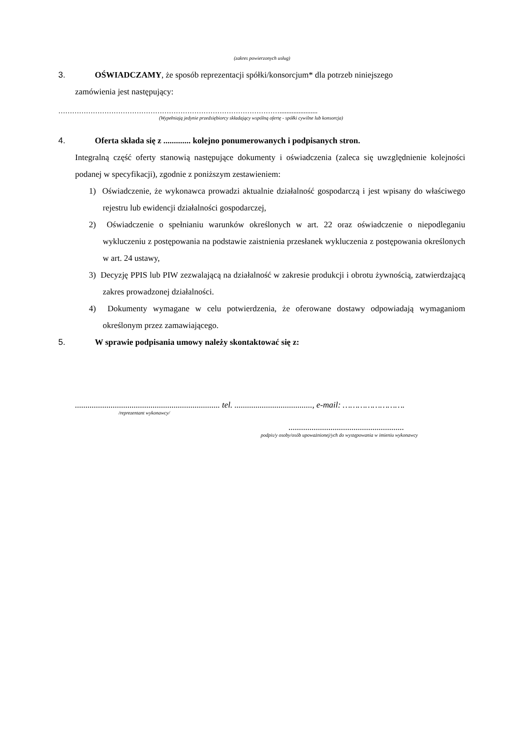(zakres powierzonych usług)
3. OŚWIADCZAMY, że sposób reprezentacji spółki/konsorcjum* dla potrzeb niniejszego
zamówienia jest następujący:
……………………………………………………………………………………......................
(Wypełniają jedynie przedsiębiorcy składający wspólną ofertę - spółki cywilne lub konsorcja)
4. Oferta składa się z ............. kolejno ponumerowanych i podpisanych stron.
Integralną część oferty stanowią następujące dokumenty i oświadczenia (zaleca się uwzględnienie kolejności podanej w specyfikacji), zgodnie z poniższym zestawieniem:
1) Oświadczenie, że wykonawca prowadzi aktualnie działalność gospodarczą i jest wpisany do właściwego rejestru lub ewidencji działalności gospodarczej,
2) Oświadczenie o spełnianiu warunków określonych w art. 22 oraz oświadczenie o niepodleganiu wykluczeniu z postępowania na podstawie zaistnienia przesłanek wykluczenia z postępowania określonych w art. 24 ustawy,
3) Decyzję PPIS lub PIW zezwalającą na działalność w zakresie produkcji i obrotu żywnością, zatwierdzającą zakres prowadzonej działalności.
4) Dokumenty wymagane w celu potwierdzenia, że oferowane dostawy odpowiadają wymaganiom określonym przez zamawiającego.
5. W sprawie podpisania umowy należy skontaktować się z:
..................................................................... tel. ....................................., e-mail: …………………….
/reprezentant wykonawcy/
.......................................................
podpis/y osoby/osób upoważnionej/ych do występowania w imieniu wykonawcy